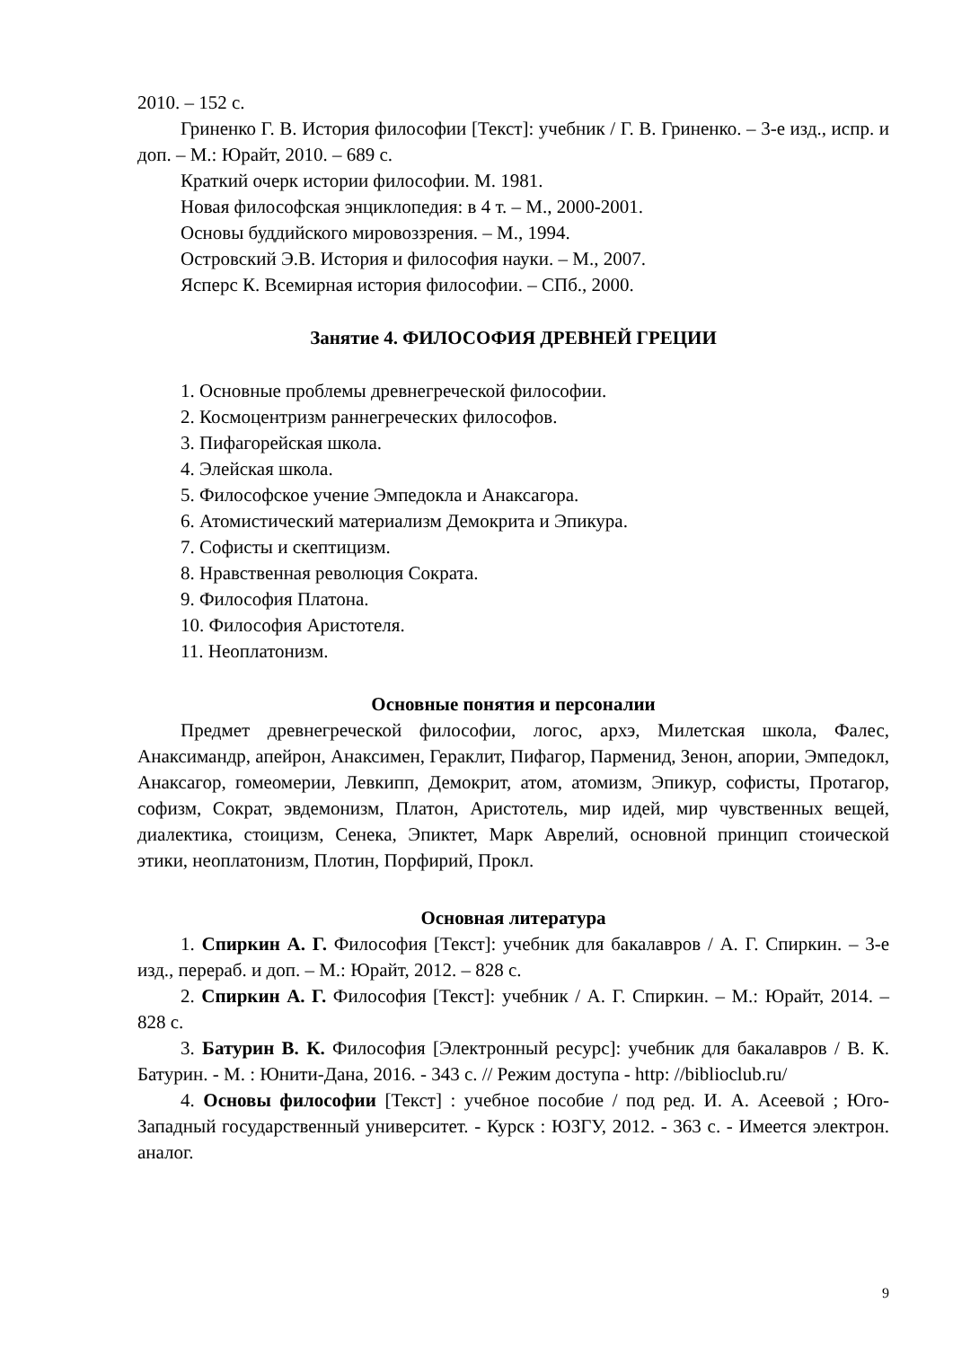2010. – 152 с.
Гриненко Г. В. История философии [Текст]: учебник / Г. В. Гриненко. – 3-е изд., испр. и доп. – М.: Юрайт, 2010. – 689 с.
Краткий очерк истории философии. М. 1981.
Новая философская энциклопедия: в 4 т. – М., 2000-2001.
Основы буддийского мировоззрения. – М., 1994.
Островский Э.В. История и философия науки. – М., 2007.
Ясперс К. Всемирная история философии. – СПб., 2000.
Занятие 4. ФИЛОСОФИЯ ДРЕВНЕЙ ГРЕЦИИ
1. Основные проблемы древнегреческой философии.
2. Космоцентризм раннегреческих философов.
3. Пифагорейская школа.
4. Элейская школа.
5. Философское учение Эмпедокла и Анаксагора.
6. Атомистический материализм Демокрита и Эпикура.
7. Софисты и скептицизм.
8. Нравственная революция Сократа.
9. Философия Платона.
10. Философия Аристотеля.
11. Неоплатонизм.
Основные понятия и персоналии
Предмет древнегреческой философии, логос, архэ, Милетская школа, Фалес, Анаксимандр, апейрон, Анаксимен, Гераклит, Пифагор, Парменид, Зенон, апории, Эмпедокл, Анаксагор, гомеомерии, Левкипп, Демокрит, атом, атомизм, Эпикур, софисты, Протагор, софизм, Сократ, эвдемонизм, Платон, Аристотель, мир идей, мир чувственных вещей, диалектика, стоицизм, Сенека, Эпиктет, Марк Аврелий, основной принцип стоической этики, неоплатонизм, Плотин, Порфирий, Прокл.
Основная литература
1. Спиркин А. Г. Философия [Текст]: учебник для бакалавров / А. Г. Спиркин. – 3-е изд., перераб. и доп. – М.: Юрайт, 2012. – 828 с.
2. Спиркин А. Г. Философия [Текст]: учебник / А. Г. Спиркин. – М.: Юрайт, 2014. – 828 с.
3. Батурин В. К. Философия [Электронный ресурс]: учебник для бакалавров / В. К. Батурин. - М. : Юнити-Дана, 2016. - 343 с. // Режим доступа - http: //biblioclub.ru/
4. Основы философии [Текст] : учебное пособие / под ред. И. А. Асеевой ; Юго-Западный государственный университет. - Курск : ЮЗГУ, 2012. - 363 с. - Имеется электрон. аналог.
9